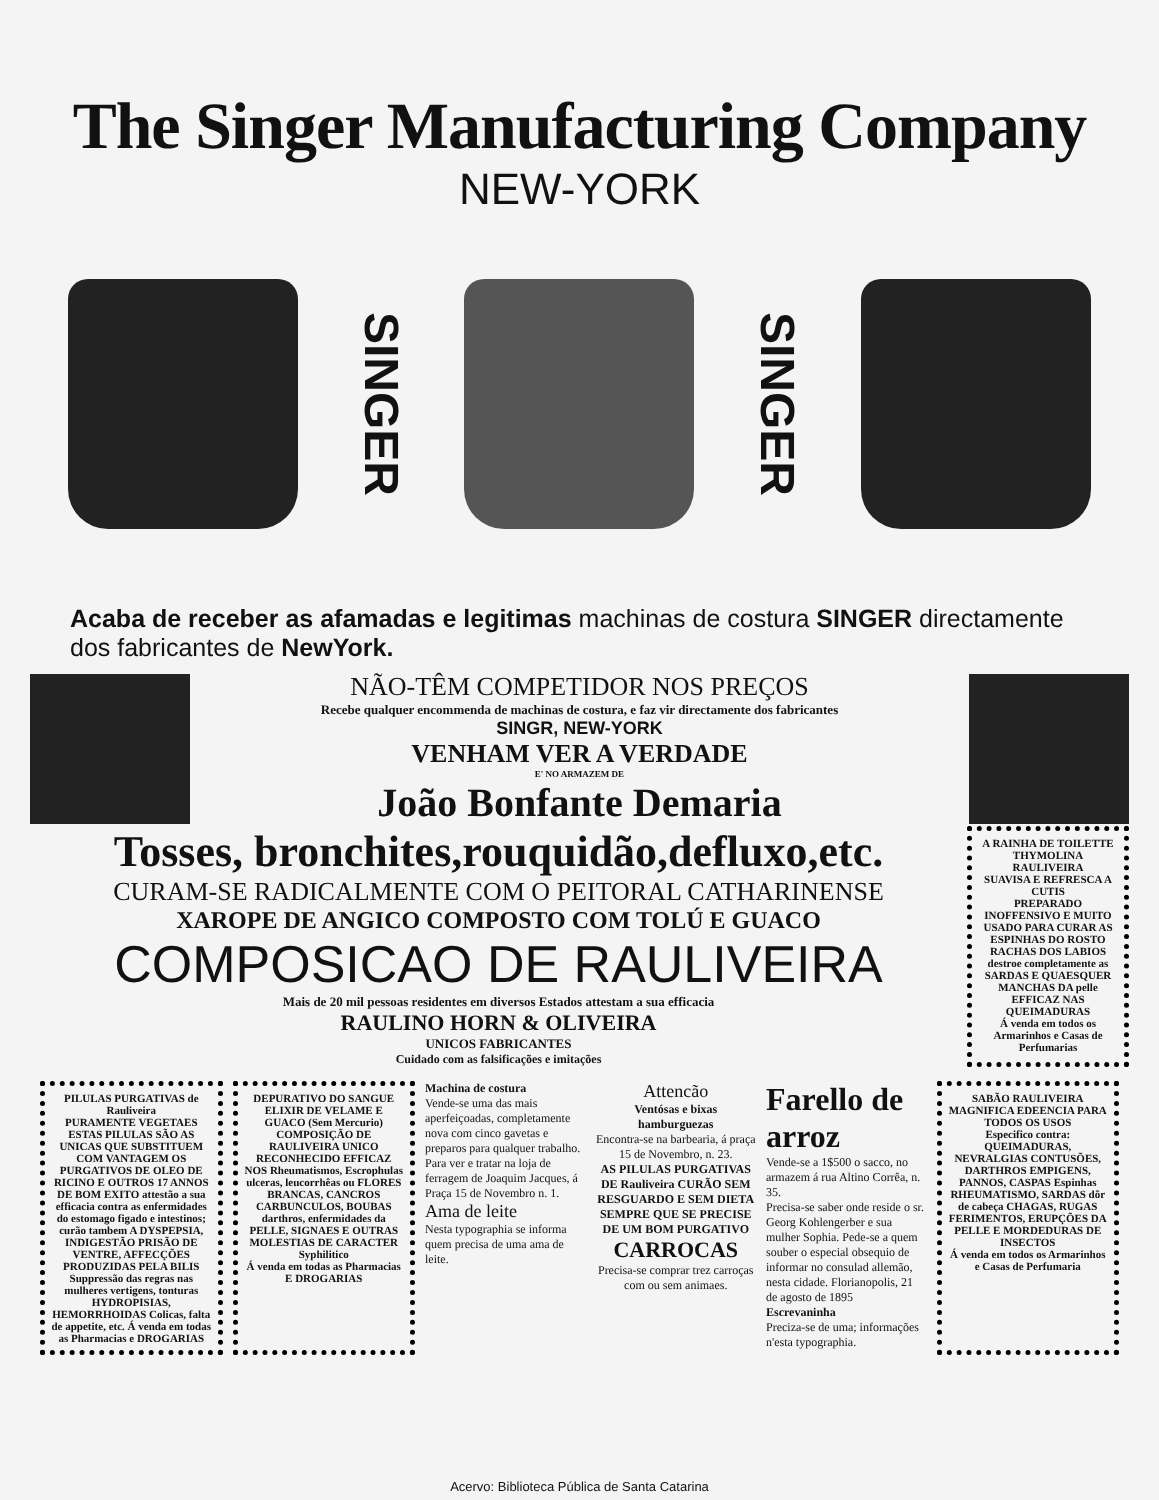The Singer Manufacturing Company
NEW-YORK
SINGER
SINGER
Acaba de receber as afamadas e legitimas machinas de costura SINGER directamente dos fabricantes de NewYork.
NÃO-TÊM COMPETIDOR NOS PREÇOS
Recebe qualquer encommenda de machinas de costura, e faz vir directamente dos fabricantes
SINGR, NEW-YORK
VENHAM VER A VERDADE
E' NO ARMAZEM DE
João Bonfante Demaria
Tosses, bronchites,rouquidão,defluxo,etc.
CURAM-SE RADICALMENTE COM O PEITORAL CATHARINENSE
XAROPE DE ANGICO COMPOSTO COM TOLÚ E GUACO
COMPOSICAO DE RAULIVEIRA
Mais de 20 mil pessoas residentes em diversos Estados attestam a sua efficacia
RAULINO HORN & OLIVEIRA
UNICOS FABRICANTES
Cuidado com as falsificações e imitações
A RAINHA DE TOILETTE
THYMOLINA RAULIVEIRA
SUAVISA E REFRESCA A CUTIS
PREPARADO INOFFENSIVO E MUITO USADO PARA CURAR AS ESPINHAS DO ROSTO RACHAS DOS LABIOS destroe completamente as SARDAS E QUAESQUER MANCHAS DA pelle
EFFICAZ NAS QUEIMADURAS
Á venda em todos os Armarinhos e Casas de Perfumarias
PILULAS PURGATIVAS de Rauliveira
PURAMENTE VEGETAES ESTAS PILULAS SÃO AS UNICAS QUE SUBSTITUEM COM VANTAGEM OS PURGATIVOS DE OLEO DE RICINO E OUTROS 17 ANNOS DE BOM EXITO attestão a sua efficacia contra as enfermidades do estomago figado e intestinos; curão tambem A DYSPEPSIA, INDIGESTÃO PRISÃO DE VENTRE, AFFECÇÕES PRODUZIDAS PELA BILIS Suppressão das regras nas mulheres vertigens, tonturas HYDROPISIAS, HEMORRHOIDAS Colicas, falta de appetite, etc. Á venda em todas as Pharmacias e DROGARIAS
DEPURATIVO DO SANGUE
ELIXIR DE VELAME E GUACO (Sem Mercurio) COMPOSIÇÃO DE RAULIVEIRA UNICO RECONHECIDO EFFICAZ NOS Rheumatismos, Escrophulas ulceras, leucorrhêas ou FLORES BRANCAS, CANCROS CARBUNCULOS, BOUBAS darthros, enfermidades da PELLE, SIGNAES E OUTRAS MOLESTIAS DE CARACTER Syphilitico
Á venda em todas as Pharmacias E DROGARIAS
Machina de costura
Vende-se uma das mais aperfeiçoadas, completamente nova com cinco gavetas e preparos para qualquer trabalho.
Para ver e tratar na loja de ferragem de Joaquim Jacques, á Praça 15 de Novembro n. 1.
Ama de leite
Nesta typographia se informa quem precisa de uma ama de leite.
Attencão
Ventósas e bixas hamburguezas
Encontra-se na barbearia, á praça 15 de Novembro, n. 23.
AS PILULAS PURGATIVAS DE Rauliveira CURÃO SEM RESGUARDO E SEM DIETA SEMPRE QUE SE PRECISE DE UM BOM PURGATIVO
CARROCAS
Precisa-se comprar trez carroças com ou sem animaes.
Farello de arroz
Vende-se a 1$500 o sacco, no armazem á rua Altino Corrêa, n. 35.
Precisa-se saber onde reside o sr. Georg Kohlengerber e sua mulher Sophia. Pede-se a quem souber o especial obsequio de informar no consulad allemão, nesta cidade. Florianopolis, 21 de agosto de 1895
Escrevaninha
Preciza-se de uma; informações n'esta typographia.
SABÃO RAULIVEIRA
MAGNIFICA EDEENCIA PARA TODOS OS USOS
Especifico contra: QUEIMADURAS, NEVRALGIAS CONTUSÕES, DARTHROS EMPIGENS, PANNOS, CASPAS Espinhas RHEUMATISMO, SARDAS dôr de cabeça CHAGAS, RUGAS FERIMENTOS, ERUPÇÕES DA PELLE E MORDEDURAS DE INSECTOS
Á venda em todos os Armarinhos e Casas de Perfumaria
Acervo: Biblioteca Pública de Santa Catarina